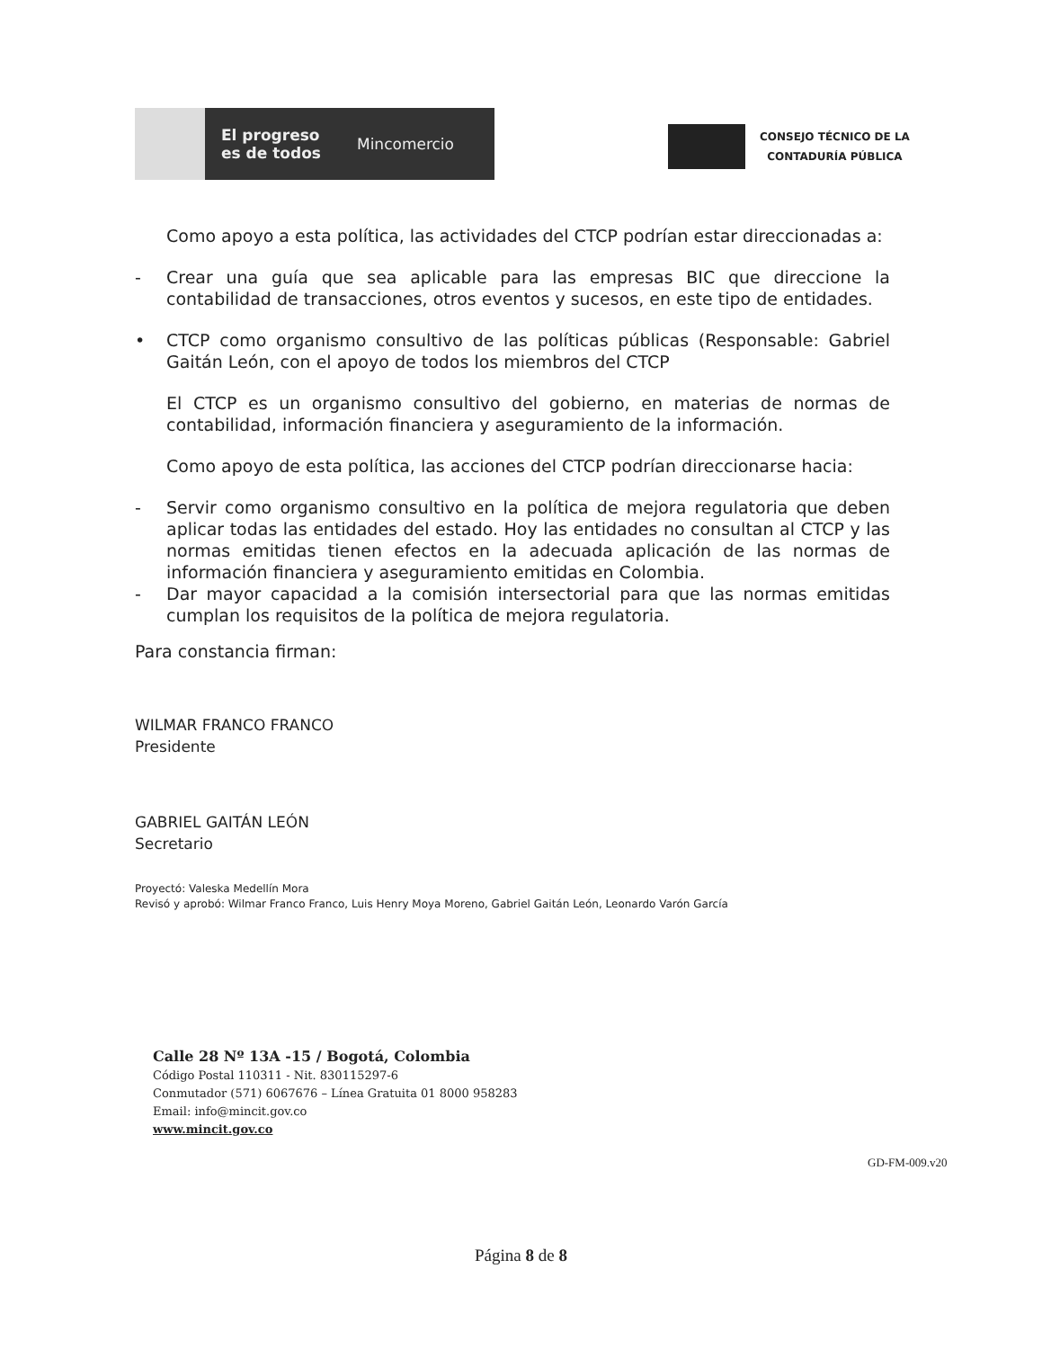El progreso
es de todos Mincomercio
CONSEJO TÉCNICO DE LA
CONTADURÍA PÚBLICA
Como apoyo a esta política, las actividades del CTCP podrían estar direccionadas a:
- Crear una guía que sea aplicable para las empresas BIC que direccione la contabilidad de transacciones, otros eventos y sucesos, en este tipo de entidades.
• CTCP como organismo consultivo de las políticas públicas (Responsable: Gabriel Gaitán León, con el apoyo de todos los miembros del CTCP
El CTCP es un organismo consultivo del gobierno, en materias de normas de contabilidad, información financiera y aseguramiento de la información.
Como apoyo de esta política, las acciones del CTCP podrían direccionarse hacia:
- Servir como organismo consultivo en la política de mejora regulatoria que deben aplicar todas las entidades del estado. Hoy las entidades no consultan al CTCP y las normas emitidas tienen efectos en la adecuada aplicación de las normas de información financiera y aseguramiento emitidas en Colombia.
- Dar mayor capacidad a la comisión intersectorial para que las normas emitidas cumplan los requisitos de la política de mejora regulatoria.
Para constancia firman:
WILMAR FRANCO FRANCO
Presidente
GABRIEL GAITÁN LEÓN
Secretario
Proyectó: Valeska Medellín Mora
Revisó y aprobó: Wilmar Franco Franco, Luis Henry Moya Moreno, Gabriel Gaitán León, Leonardo Varón García
Calle 28 Nº 13A -15 / Bogotá, Colombia
Código Postal 110311 - Nit. 830115297-6
Conmutador (571) 6067676 – Línea Gratuita 01 8000 958283
Email: info@mincit.gov.co
www.mincit.gov.co
GD-FM-009.v20
Página 8 de 8